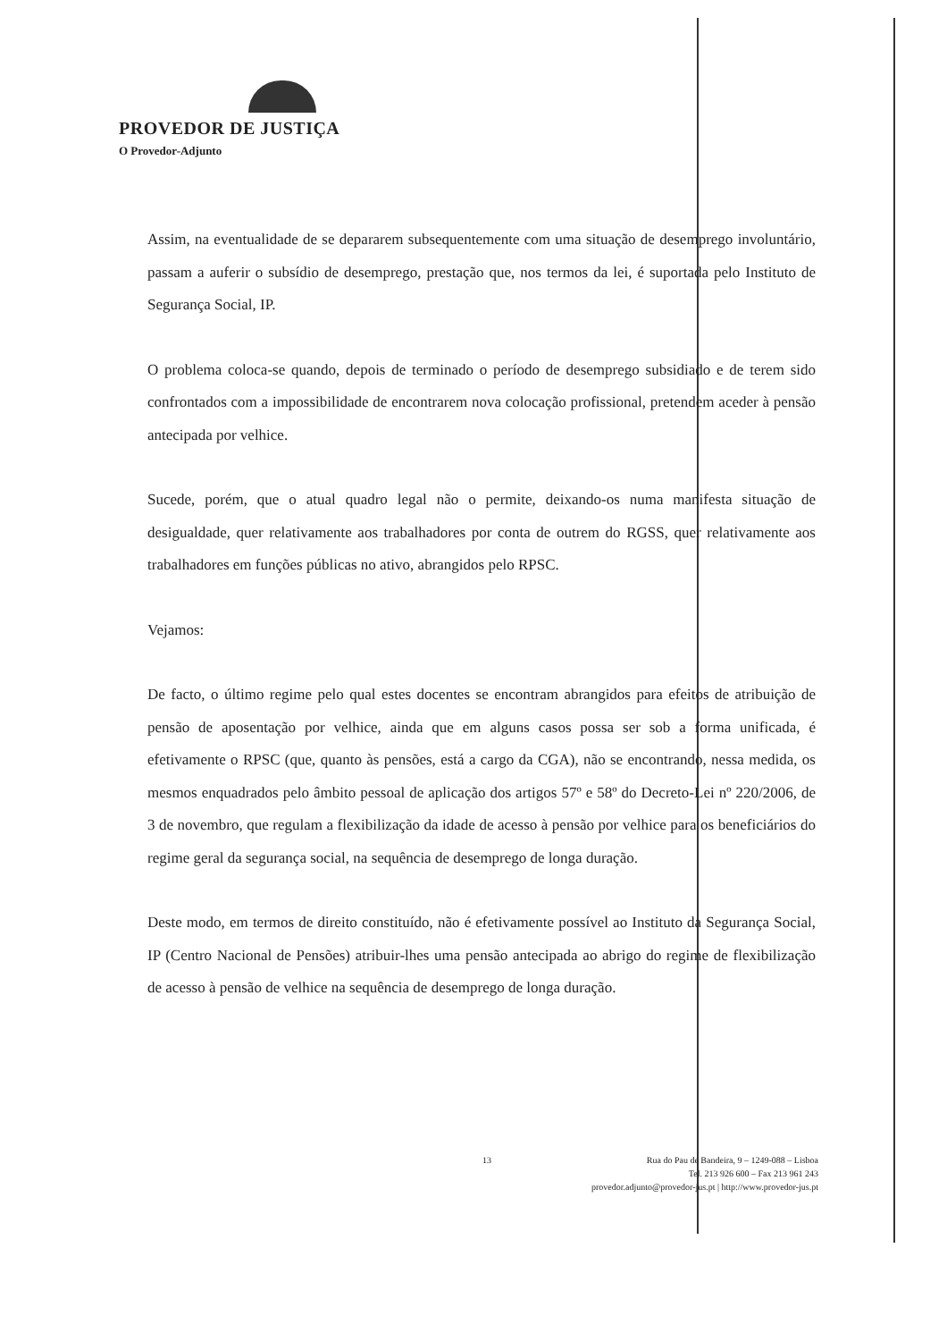PROVEDOR DE JUSTIÇA
O Provedor-Adjunto
Assim, na eventualidade de se depararem subsequentemente com uma situação de desemprego involuntário, passam a auferir o subsídio de desemprego, prestação que, nos termos da lei, é suportada pelo Instituto de Segurança Social, IP.
O problema coloca-se quando, depois de terminado o período de desemprego subsidiado e de terem sido confrontados com a impossibilidade de encontrarem nova colocação profissional, pretendem aceder à pensão antecipada por velhice.
Sucede, porém, que o atual quadro legal não o permite, deixando-os numa manifesta situação de desigualdade, quer relativamente aos trabalhadores por conta de outrem do RGSS, quer relativamente aos trabalhadores em funções públicas no ativo, abrangidos pelo RPSC.
Vejamos:
De facto, o último regime pelo qual estes docentes se encontram abrangidos para efeitos de atribuição de pensão de aposentação por velhice, ainda que em alguns casos possa ser sob a forma unificada, é efetivamente o RPSC (que, quanto às pensões, está a cargo da CGA), não se encontrando, nessa medida, os mesmos enquadrados pelo âmbito pessoal de aplicação dos artigos 57º e 58º do Decreto-Lei nº 220/2006, de 3 de novembro, que regulam a flexibilização da idade de acesso à pensão por velhice para os beneficiários do regime geral da segurança social, na sequência de desemprego de longa duração.
Deste modo, em termos de direito constituído, não é efetivamente possível ao Instituto da Segurança Social, IP (Centro Nacional de Pensões) atribuir-lhes uma pensão antecipada ao abrigo do regime de flexibilização de acesso à pensão de velhice na sequência de desemprego de longa duração.
13
Rua do Pau de Bandeira, 9 – 1249-088 – Lisboa
Tel. 213 926 600 – Fax 213 961 243
provedor.adjunto@provedor-jus.pt | http://www.provedor-jus.pt